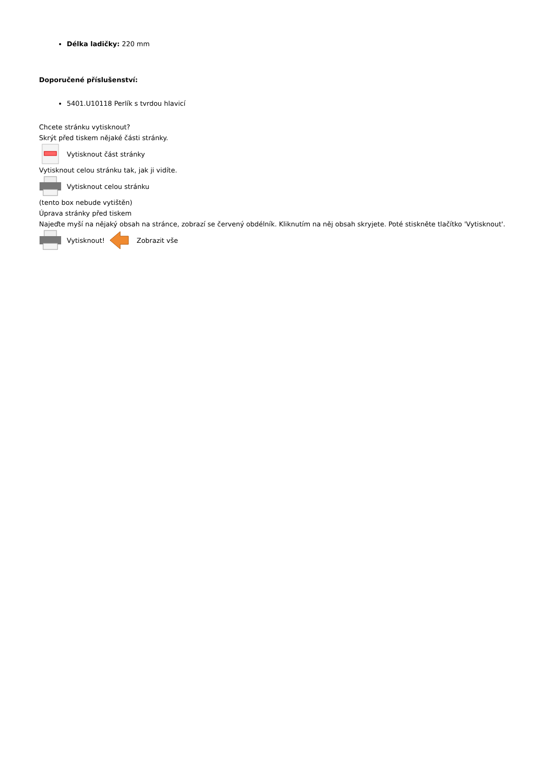Délka ladičky: 220 mm
Doporučené příslušenství:
5401.U10118 Perlík s tvrdou hlavicí
Chcete stránku vytisknout?
Skrýt před tiskem nějaké části stránky.
Vytisknout část stránky
Vytisknout celou stránku tak, jak ji vidíte.
Vytisknout celou stránku
(tento box nebude vytištěn)
Úprava stránky před tiskem
Najeďte myší na nějaký obsah na stránce, zobrazí se červený obdélník. Kliknutím na něj obsah skryjete. Poté stiskněte tlačítko 'Vytisknout'.
Vytisknout! Zobrazit vše